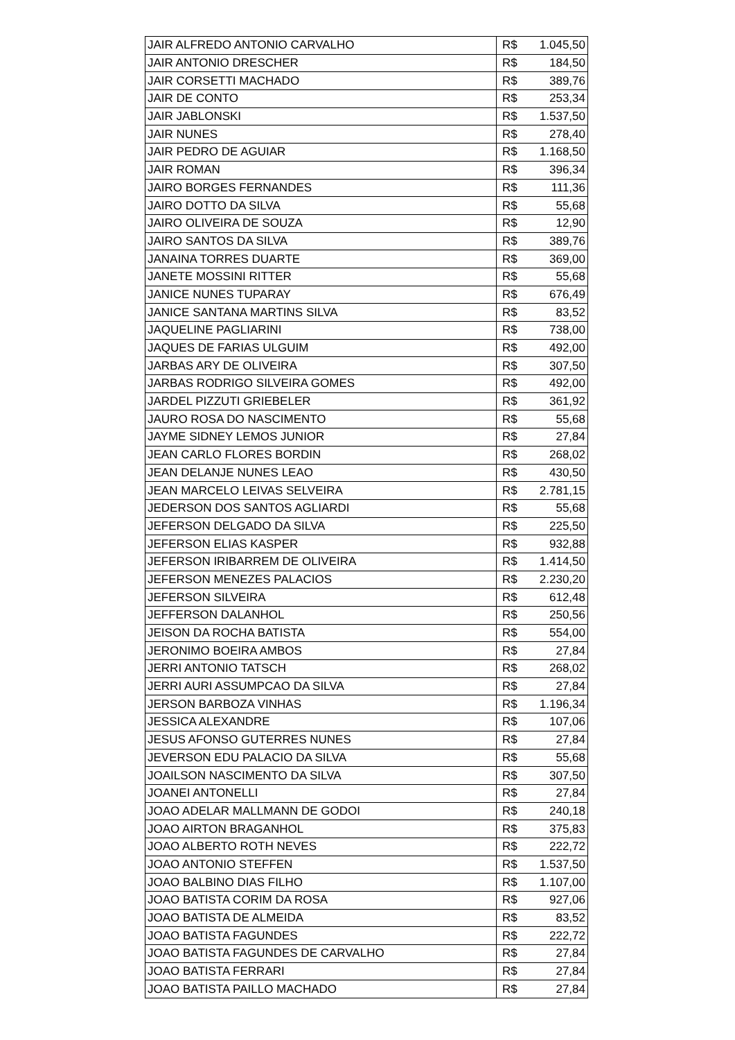| JAIR ALFREDO ANTONIO CARVALHO | R$ | 1.045,50 |
| JAIR ANTONIO DRESCHER | R$ | 184,50 |
| JAIR CORSETTI MACHADO | R$ | 389,76 |
| JAIR DE CONTO | R$ | 253,34 |
| JAIR JABLONSKI | R$ | 1.537,50 |
| JAIR NUNES | R$ | 278,40 |
| JAIR PEDRO DE AGUIAR | R$ | 1.168,50 |
| JAIR ROMAN | R$ | 396,34 |
| JAIRO BORGES FERNANDES | R$ | 111,36 |
| JAIRO DOTTO DA SILVA | R$ | 55,68 |
| JAIRO OLIVEIRA DE SOUZA | R$ | 12,90 |
| JAIRO SANTOS DA SILVA | R$ | 389,76 |
| JANAINA TORRES DUARTE | R$ | 369,00 |
| JANETE MOSSINI RITTER | R$ | 55,68 |
| JANICE NUNES TUPARAY | R$ | 676,49 |
| JANICE SANTANA MARTINS SILVA | R$ | 83,52 |
| JAQUELINE PAGLIARINI | R$ | 738,00 |
| JAQUES DE FARIAS ULGUIM | R$ | 492,00 |
| JARBAS ARY DE OLIVEIRA | R$ | 307,50 |
| JARBAS RODRIGO SILVEIRA GOMES | R$ | 492,00 |
| JARDEL PIZZUTI GRIEBELER | R$ | 361,92 |
| JAURO ROSA DO NASCIMENTO | R$ | 55,68 |
| JAYME SIDNEY LEMOS JUNIOR | R$ | 27,84 |
| JEAN CARLO FLORES BORDIN | R$ | 268,02 |
| JEAN DELANJE NUNES LEAO | R$ | 430,50 |
| JEAN MARCELO LEIVAS SELVEIRA | R$ | 2.781,15 |
| JEDERSON DOS SANTOS AGLIARDI | R$ | 55,68 |
| JEFERSON DELGADO DA SILVA | R$ | 225,50 |
| JEFERSON ELIAS KASPER | R$ | 932,88 |
| JEFERSON IRIBARREM DE OLIVEIRA | R$ | 1.414,50 |
| JEFERSON MENEZES PALACIOS | R$ | 2.230,20 |
| JEFERSON SILVEIRA | R$ | 612,48 |
| JEFFERSON DALANHOL | R$ | 250,56 |
| JEISON DA ROCHA BATISTA | R$ | 554,00 |
| JERONIMO BOEIRA AMBOS | R$ | 27,84 |
| JERRI ANTONIO TATSCH | R$ | 268,02 |
| JERRI AURI ASSUMPCAO DA SILVA | R$ | 27,84 |
| JERSON BARBOZA VINHAS | R$ | 1.196,34 |
| JESSICA ALEXANDRE | R$ | 107,06 |
| JESUS AFONSO GUTERRES NUNES | R$ | 27,84 |
| JEVERSON EDU PALACIO DA SILVA | R$ | 55,68 |
| JOAILSON NASCIMENTO DA SILVA | R$ | 307,50 |
| JOANEI ANTONELLI | R$ | 27,84 |
| JOAO ADELAR MALLMANN DE GODOI | R$ | 240,18 |
| JOAO AIRTON BRAGANHOL | R$ | 375,83 |
| JOAO ALBERTO ROTH NEVES | R$ | 222,72 |
| JOAO ANTONIO STEFFEN | R$ | 1.537,50 |
| JOAO BALBINO DIAS FILHO | R$ | 1.107,00 |
| JOAO BATISTA CORIM DA ROSA | R$ | 927,06 |
| JOAO BATISTA DE ALMEIDA | R$ | 83,52 |
| JOAO BATISTA FAGUNDES | R$ | 222,72 |
| JOAO BATISTA FAGUNDES DE CARVALHO | R$ | 27,84 |
| JOAO BATISTA FERRARI | R$ | 27,84 |
| JOAO BATISTA PAILLO MACHADO | R$ | 27,84 |